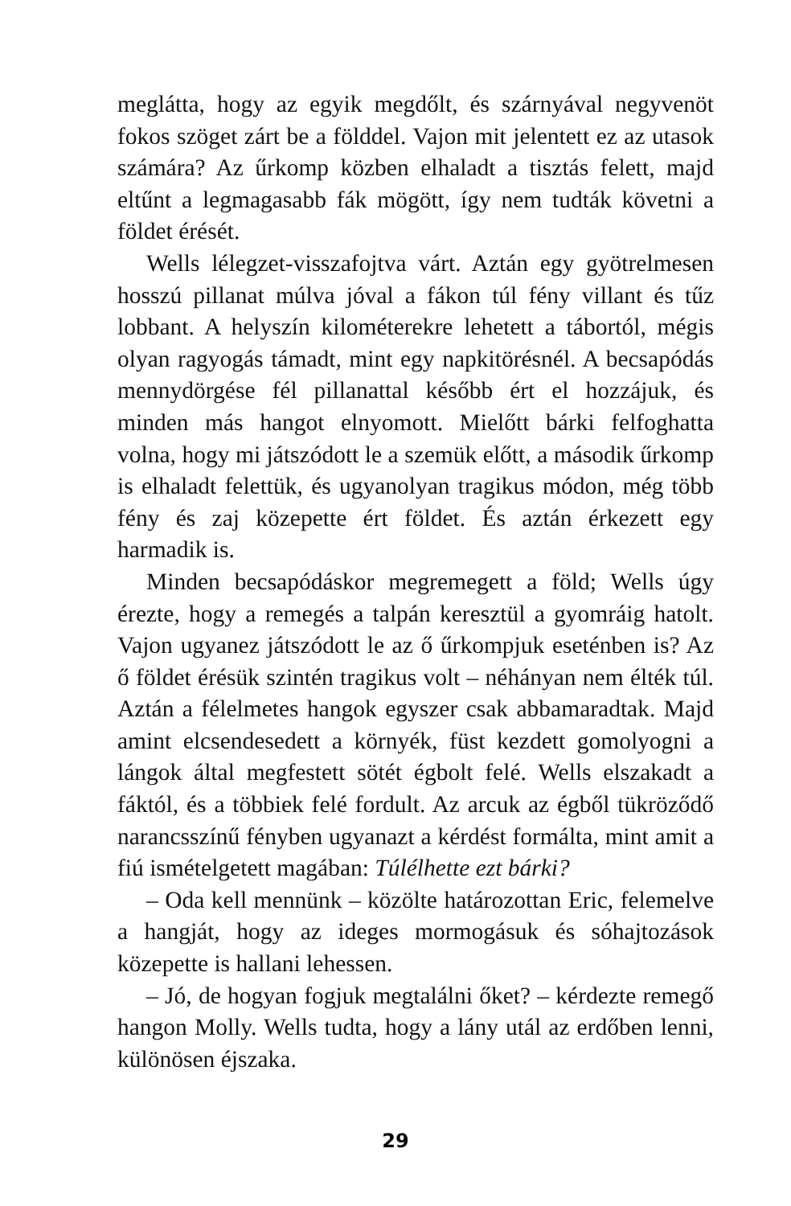meglátta, hogy az egyik megdőlt, és szárnyával negyven­öt fokos szöget zárt be a földdel. Vajon mit jelentett ez az utasok számára? Az űrkomp közben elhaladt a tisztás felett, majd eltűnt a legmagasabb fák mögött, így nem tudták követni a földet érését.
Wells lélegzet-visszafojtva várt. Aztán egy gyötrelme­sen hosszú pillanat múlva jóval a fákon túl fény villant és tűz lobbant. A helyszín kilométerekre lehetett a tábortól, mégis olyan ragyogás támadt, mint egy napkitörésnél. A becsapódás mennydörgése fél pillanattal később ért el hozzájuk, és minden más hangot elnyomott. Mielőtt bárki felfoghatta volna, hogy mi játszódott le a szemük előtt, a második űrkomp is elhaladt felettük, és ugyan­olyan tragikus módon, még több fény és zaj közepette ért földet. És aztán érkezett egy harmadik is.
Minden becsapódáskor megremegett a föld; Wells úgy érezte, hogy a remegés a talpán keresztül a gyomráig ha­tolt. Vajon ugyanez játszódott le az ő űrkompjuk esetén­ben is? Az ő földet érésük szintén tragikus volt – néhá­nyan nem élték túl. Aztán a félelmetes hangok egyszer csak abbamaradtak. Majd amint elcsendesedett a kör­nyék, füst kezdett gomolyogni a lángok által megfestett sötét égbolt felé. Wells elszakadt a fáktól, és a többiek felé fordult. Az arcuk az égből tükröződő narancsszínű fényben ugyanazt a kérdést formálta, mint amit a fiú is­mételgetett magában: Túlélhette ezt bárki?
– Oda kell mennünk – közölte határozottan Eric, fel­emelve a hangját, hogy az ideges mormogásuk és sóhaj­tozások közepette is hallani lehessen.
– Jó, de hogyan fogjuk megtalálni őket? – kérdezte remegő hangon Molly. Wells tudta, hogy a lány utál az erdőben lenni, különösen éjszaka.
29